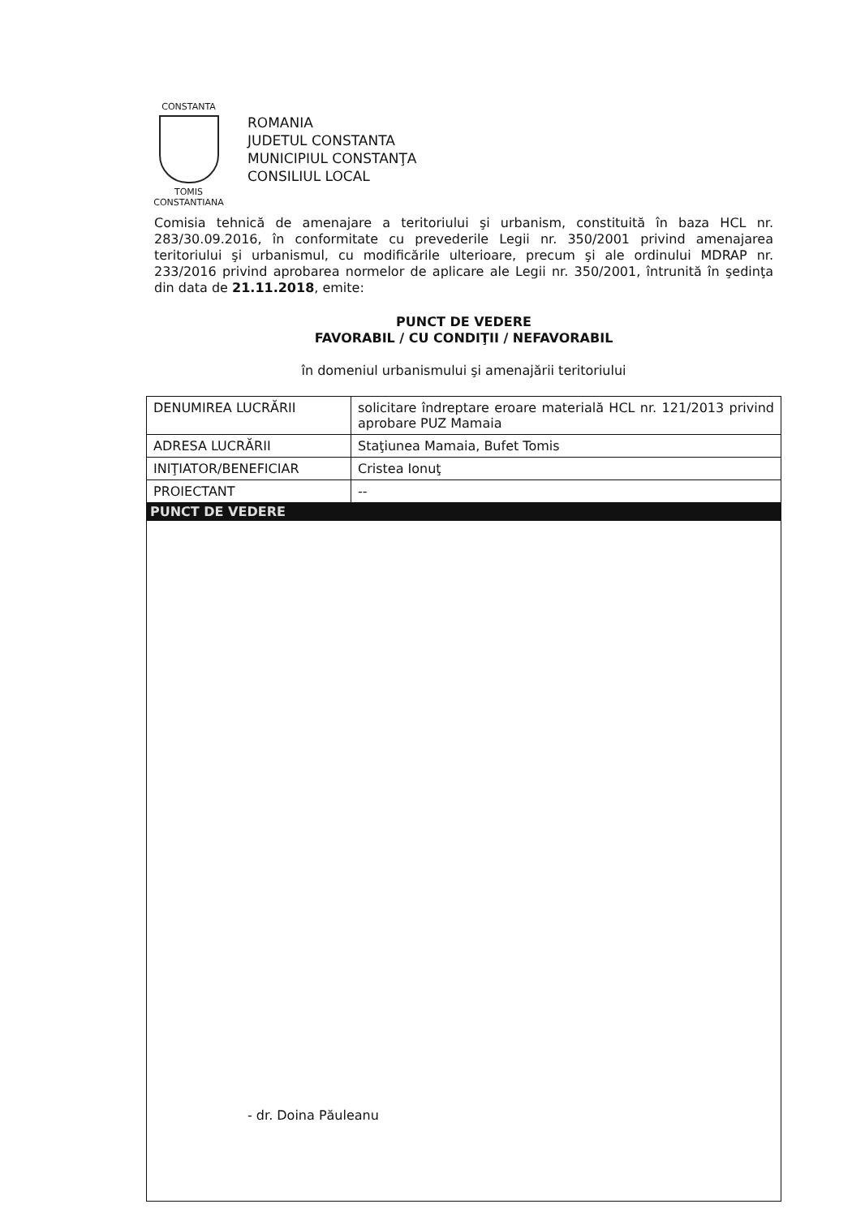CONSTANTA
TOMIS CONSTANTIANA
ROMANIA
JUDETUL CONSTANTA
MUNICIPIUL CONSTANŢA
CONSILIUL LOCAL
Comisia tehnică de amenajare a teritoriului şi urbanism, constituită în baza HCL nr. 283/30.09.2016, în conformitate cu prevederile Legii nr. 350/2001 privind amenajarea teritoriului şi urbanismul, cu modificările ulterioare, precum şi ale ordinului MDRAP nr. 233/2016 privind aprobarea normelor de aplicare ale Legii nr. 350/2001, întrunită în şedinţa din data de 21.11.2018, emite:
PUNCT DE VEDERE
FAVORABIL / CU CONDIŢII / NEFAVORABIL
în domeniul urbanismului şi amenajării teritoriului
| DENUMIREA LUCRĂRII | solicitare îndreptare eroare materială HCL nr. 121/2013 privind aprobare PUZ Mamaia |
| ADRESA LUCRĂRII | Staţiunea Mamaia, Bufet Tomis |
| INIŢIATOR/BENEFICIAR | Cristea Ionuţ |
| PROIECTANT | -- |
| PUNCT DE VEDERE | |
- dr. Doina Păuleanu